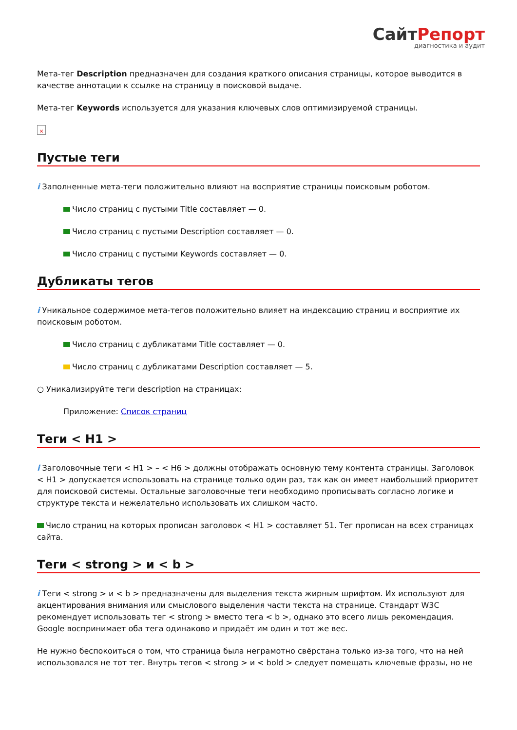СайтРепорт
диагностика и аудит
Мета-тег Description предназначен для создания краткого описания страницы, которое выводится в качестве аннотации к ссылке на страницу в поисковой выдаче.
Мета-тег Keywords используется для указания ключевых слов оптимизируемой страницы.
×
Пустые теги
i Заполненные мета-теги положительно влияют на восприятие страницы поисковым роботом.
Число страниц с пустыми Title составляет — 0.
Число страниц с пустыми Description составляет — 0.
Число страниц с пустыми Keywords составляет — 0.
Дубликаты тегов
i Уникальное содержимое мета-тегов положительно влияет на индексацию страниц и восприятие их поисковым роботом.
Число страниц с дубликатами Title составляет — 0.
Число страниц с дубликатами Description составляет — 5.
○ Уникализируйте теги description на страницах:
Приложение: Список страниц
Теги < H1 >
i Заголовочные теги < H1 > – < H6 > должны отображать основную тему контента страницы. Заголовок < H1 > допускается использовать на странице только один раз, так как он имеет наибольший приоритет для поисковой системы. Остальные заголовочные теги необходимо прописывать согласно логике и структуре текста и нежелательно использовать их слишком часто.
Число страниц на которых прописан заголовок < H1 > составляет 51. Тег прописан на всех страницах сайта.
Теги < strong > и < b >
i Теги < strong > и < b > предназначены для выделения текста жирным шрифтом. Их используют для акцентирования внимания или смыслового выделения части текста на странице. Стандарт W3C рекомендует использовать тег < strong > вместо тега < b >, однако это всего лишь рекомендация. Google воспринимает оба тега одинаково и придаёт им один и тот же вес.
Не нужно беспокоиться о том, что страница была неграмотно свёрстана только из-за того, что на ней использовался не тот тег. Внутрь тегов < strong > и < bold > следует помещать ключевые фразы, но не